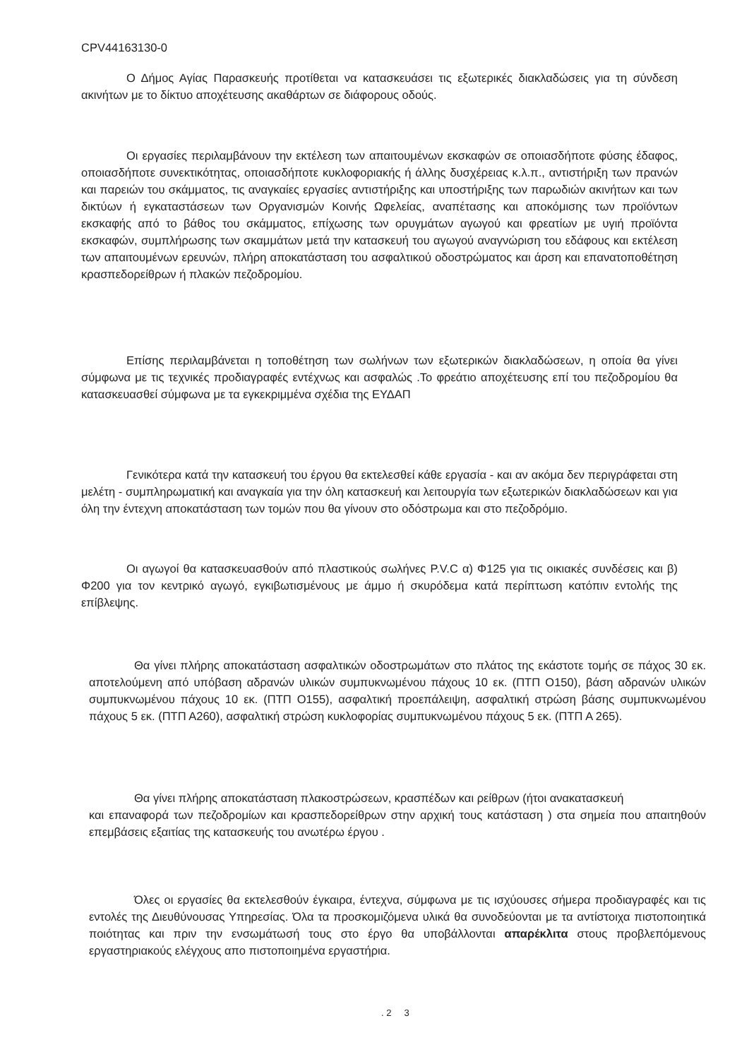CPV44163130-0
Ο Δήμος Αγίας Παρασκευής προτίθεται να κατασκευάσει τις εξωτερικές διακλαδώσεις για τη σύνδεση ακινήτων με το δίκτυο αποχέτευσης ακαθάρτων σε διάφορους οδούς.
Οι εργασίες περιλαμβάνουν την εκτέλεση των απαιτουμένων εκσκαφών σε οποιασδήποτε φύσης έδαφος, οποιασδήποτε συνεκτικότητας, οποιασδήποτε κυκλοφοριακής ή άλλης δυσχέρειας κ.λ.π., αντιστήριξη των πρανών και παρειών του σκάμματος, τις αναγκαίες εργασίες αντιστήριξης και υποστήριξης των παρωδιών ακινήτων και των δικτύων ή εγκαταστάσεων των Οργανισμών Κοινής Ωφελείας, αναπέτασης και αποκόμισης των προϊόντων εκσκαφής από το βάθος του σκάμματος, επίχωσης των ορυγμάτων αγωγού και φρεατίων με υγιή προϊόντα εκσκαφών, συμπλήρωσης των σκαμμάτων μετά την κατασκευή του αγωγού αναγνώριση του εδάφους και εκτέλεση των απαιτουμένων ερευνών, πλήρη αποκατάσταση του ασφαλτικού οδοστρώματος και άρση και επανατοποθέτηση κρασπεδορείθρων ή πλακών πεζοδρομίου.
Επίσης περιλαμβάνεται η τοποθέτηση των σωλήνων των εξωτερικών διακλαδώσεων, η οποία θα γίνει σύμφωνα με τις τεχνικές προδιαγραφές εντέχνως και ασφαλώς .Το φρεάτιο αποχέτευσης επί του πεζοδρομίου θα κατασκευασθεί σύμφωνα με τα εγκεκριμμένα σχέδια της ΕΥΔΑΠ
Γενικότερα κατά την κατασκευή του έργου θα εκτελεσθεί κάθε εργασία - και αν ακόμα δεν περιγράφεται στη μελέτη - συμπληρωματική και αναγκαία για την όλη κατασκευή και λειτουργία των εξωτερικών διακλαδώσεων και για όλη την έντεχνη αποκατάσταση των τομών που θα γίνουν στο οδόστρωμα και στο πεζοδρόμιο.
Οι αγωγοί θα κατασκευασθούν από πλαστικούς σωλήνες P.V.C α) Φ125 για τις οικιακές συνδέσεις και β) Φ200 για τον κεντρικό αγωγό, εγκιβωτισμένους με άμμο ή σκυρόδεμα κατά περίπτωση κατόπιν εντολής της επίβλεψης.
Θα γίνει πλήρης αποκατάσταση ασφαλτικών οδοστρωμάτων στο πλάτος της εκάστοτε τομής σε πάχος 30 εκ. αποτελούμενη από υπόβαση αδρανών υλικών συμπυκνωμένου πάχους 10 εκ. (ΠΤΠ Ο150), βάση αδρανών υλικών συμπυκνωμένου πάχους 10 εκ. (ΠΤΠ Ο155), ασφαλτική προεπάλειψη, ασφαλτική στρώση βάσης συμπυκνωμένου πάχους 5 εκ. (ΠΤΠ Α260), ασφαλτική στρώση κυκλοφορίας συμπυκνωμένου πάχους 5 εκ. (ΠΤΠ Α 265).
Θα γίνει πλήρης αποκατάσταση πλακοστρώσεων, κρασπέδων και ρείθρων (ήτοι ανακατασκευή
και επαναφορά των πεζοδρομίων και κρασπεδορείθρων στην αρχική τους κατάσταση ) στα σημεία που απαιτηθούν επεμβάσεις εξαιτίας της κατασκευής του ανωτέρω έργου .
Όλες οι εργασίες θα εκτελεσθούν έγκαιρα, έντεχνα, σύμφωνα με τις ισχύουσες σήμερα προδιαγραφές και τις εντολές της Διευθύνουσας Υπηρεσίας. Όλα τα προσκομιζόμενα υλικά θα συνοδεύονται με τα αντίστοιχα πιστοποιητικά ποιότητας και πριν την ενσωμάτωσή τους στο έργο θα υποβάλλονται απαρέκλιτα στους προβλεπόμενους εργαστηριακούς ελέγχους απο πιστοποιημένα εργαστήρια.
. 2 3